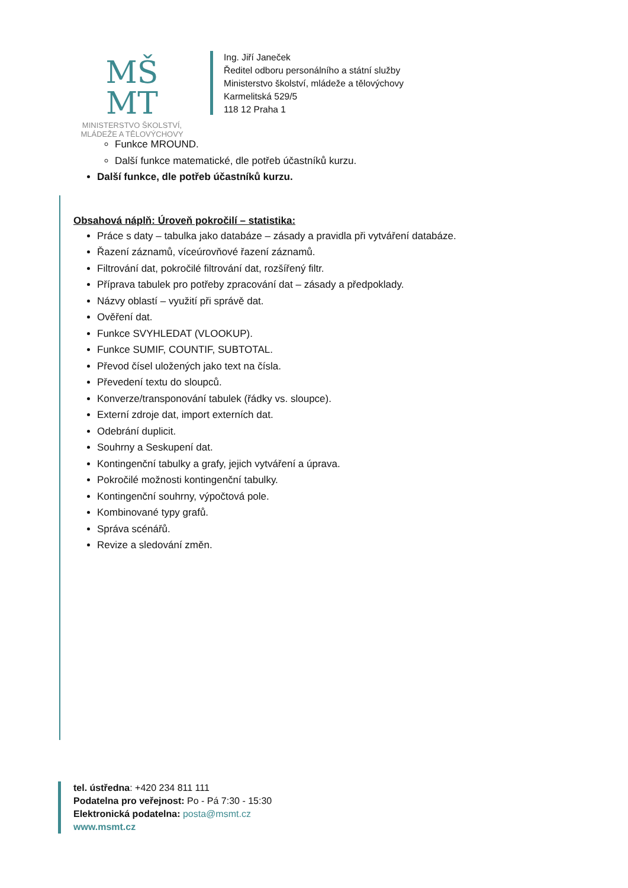MŠ
MT
MINISTERSTVO ŠKOLSTVÍ,
MLÁDEŽE A TĚLOVÝCHOVY
Ing. Jiří Janeček
Ředitel odboru personálního a státní služby
Ministerstvo školství, mládeže a tělovýchovy
Karmelitská 529/5
118 12 Praha 1
Funkce MROUND.
Další funkce matematické, dle potřeb účastníků kurzu.
Další funkce, dle potřeb účastníků kurzu.
Obsahová náplň: Úroveň pokročilí – statistika:
Práce s daty – tabulka jako databáze – zásady a pravidla při vytváření databáze.
Řazení záznamů, víceúrovňové řazení záznamů.
Filtrování dat, pokročilé filtrování dat, rozšířený filtr.
Příprava tabulek pro potřeby zpracování dat – zásady a předpoklady.
Názvy oblastí – využití při správě dat.
Ověření dat.
Funkce SVYHLEDAT (VLOOKUP).
Funkce SUMIF, COUNTIF, SUBTOTAL.
Převod čísel uložených jako text na čísla.
Převedení textu do sloupců.
Konverze/transponování tabulek (řádky vs. sloupce).
Externí zdroje dat, import externích dat.
Odebrání duplicit.
Souhrny a Seskupení dat.
Kontingenční tabulky a grafy, jejich vytváření a úprava.
Pokročilé možnosti kontingenční tabulky.
Kontingenční souhrny, výpočtová pole.
Kombinované typy grafů.
Správa scénářů.
Revize a sledování změn.
tel. ústředna: +420 234 811 111
Podatelna pro veřejnost: Po - Pá 7:30 - 15:30
Elektronická podatelna: posta@msmt.cz
www.msmt.cz